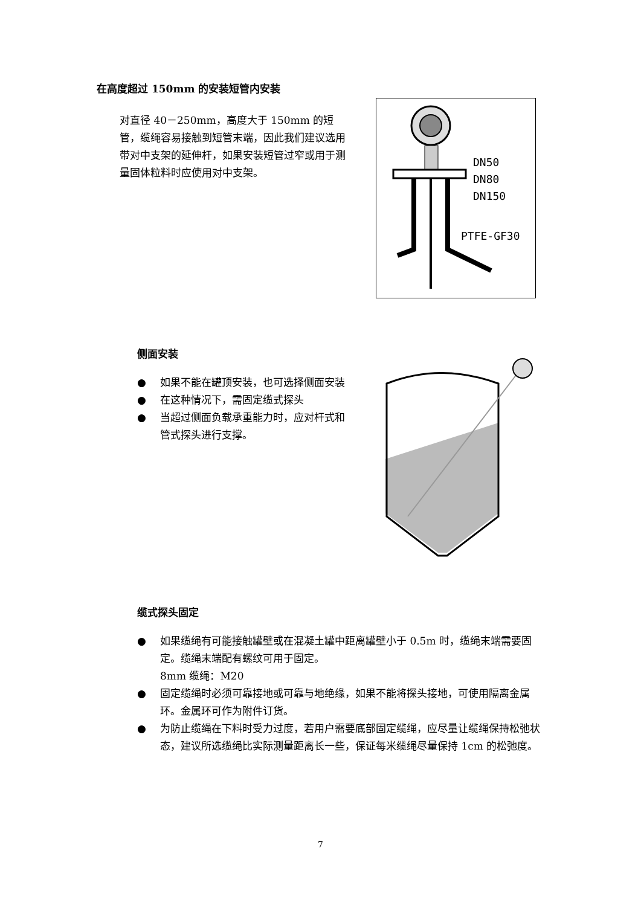在高度超过 150mm 的安装短管内安装
对直径 40－250mm，高度大于 150mm 的短管，缆绳容易接触到短管末端，因此我们建议选用带对中支架的延伸杆，如果安装短管过窄或用于测量固体粒料时应使用对中支架。
DN50
DN80
DN150
PTFE-GF30
侧面安装
● 如果不能在罐顶安装，也可选择侧面安装
● 在这种情况下，需固定缆式探头
● 当超过侧面负载承重能力时，应对杆式和管式探头进行支撑。
缆式探头固定
● 如果缆绳有可能接触罐壁或在混凝土罐中距离罐壁小于 0.5m 时，缆绳末端需要固定。缆绳末端配有螺纹可用于固定。
8mm 缆绳：M20
● 固定缆绳时必须可靠接地或可靠与地绝缘，如果不能将探头接地，可使用隔离金属环。金属环可作为附件订货。
● 为防止缆绳在下料时受力过度，若用户需要底部固定缆绳，应尽量让缆绳保持松弛状态，建议所选缆绳比实际测量距离长一些，保证每米缆绳尽量保持 1cm 的松弛度。
7